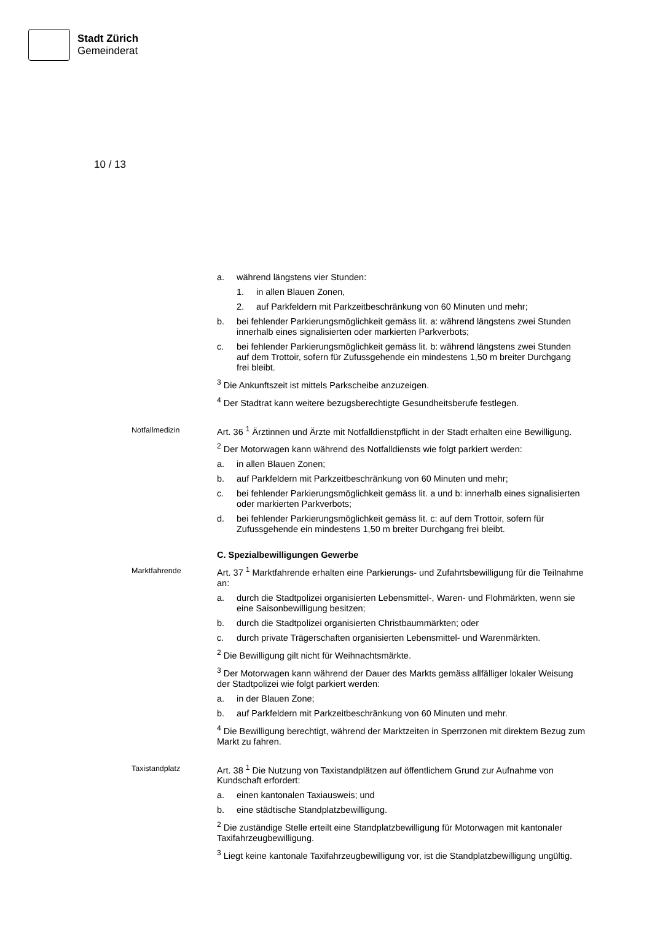Stadt Zürich
Gemeinderat
10 / 13
a. während längstens vier Stunden:
1. in allen Blauen Zonen,
2. auf Parkfeldern mit Parkzeitbeschränkung von 60 Minuten und mehr;
b. bei fehlender Parkierungsmöglichkeit gemäss lit. a: während längstens zwei Stunden innerhalb eines signalisierten oder markierten Parkverbots;
c. bei fehlender Parkierungsmöglichkeit gemäss lit. b: während längstens zwei Stunden auf dem Trottoir, sofern für Zufussgehende ein mindestens 1,50 m breiter Durchgang frei bleibt.
<sup>3</sup> Die Ankunftszeit ist mittels Parkscheibe anzuzeigen.
<sup>4</sup> Der Stadtrat kann weitere bezugsberechtigte Gesundheitsberufe festlegen.
Notfallmedizin
Art. 36 <sup>1</sup> Ärztinnen und Ärzte mit Notfalldienstpflicht in der Stadt erhalten eine Bewilligung.
<sup>2</sup> Der Motorwagen kann während des Notfalldiensts wie folgt parkiert werden:
a. in allen Blauen Zonen;
b. auf Parkfeldern mit Parkzeitbeschränkung von 60 Minuten und mehr;
c. bei fehlender Parkierungsmöglichkeit gemäss lit. a und b: innerhalb eines signalisierten oder markierten Parkverbots;
d. bei fehlender Parkierungsmöglichkeit gemäss lit. c: auf dem Trottoir, sofern für Zufussgehende ein mindestens 1,50 m breiter Durchgang frei bleibt.
C. Spezialbewilligungen Gewerbe
Marktfahrende
Art. 37 <sup>1</sup> Marktfahrende erhalten eine Parkierungs- und Zufahrtsbewilligung für die Teilnahme an:
a. durch die Stadtpolizei organisierten Lebensmittel-, Waren- und Flohmärkten, wenn sie eine Saisonbewilligung besitzen;
b. durch die Stadtpolizei organisierten Christbaummärkten; oder
c. durch private Trägerschaften organisierten Lebensmittel- und Warenmärkten.
<sup>2</sup> Die Bewilligung gilt nicht für Weihnachtsmärkte.
<sup>3</sup> Der Motorwagen kann während der Dauer des Markts gemäss allfälliger lokaler Weisung der Stadtpolizei wie folgt parkiert werden:
a. in der Blauen Zone;
b. auf Parkfeldern mit Parkzeitbeschränkung von 60 Minuten und mehr.
<sup>4</sup> Die Bewilligung berechtigt, während der Marktzeiten in Sperrzonen mit direktem Bezug zum Markt zu fahren.
Taxistandplatz
Art. 38 <sup>1</sup> Die Nutzung von Taxistandplätzen auf öffentlichem Grund zur Aufnahme von Kundschaft erfordert:
a. einen kantonalen Taxiausweis; und
b. eine städtische Standplatzbewilligung.
<sup>2</sup> Die zuständige Stelle erteilt eine Standplatzbewilligung für Motorwagen mit kantonaler Taxifahrzeugbewilligung.
<sup>3</sup> Liegt keine kantonale Taxifahrzeugbewilligung vor, ist die Standplatzbewilligung ungültig.